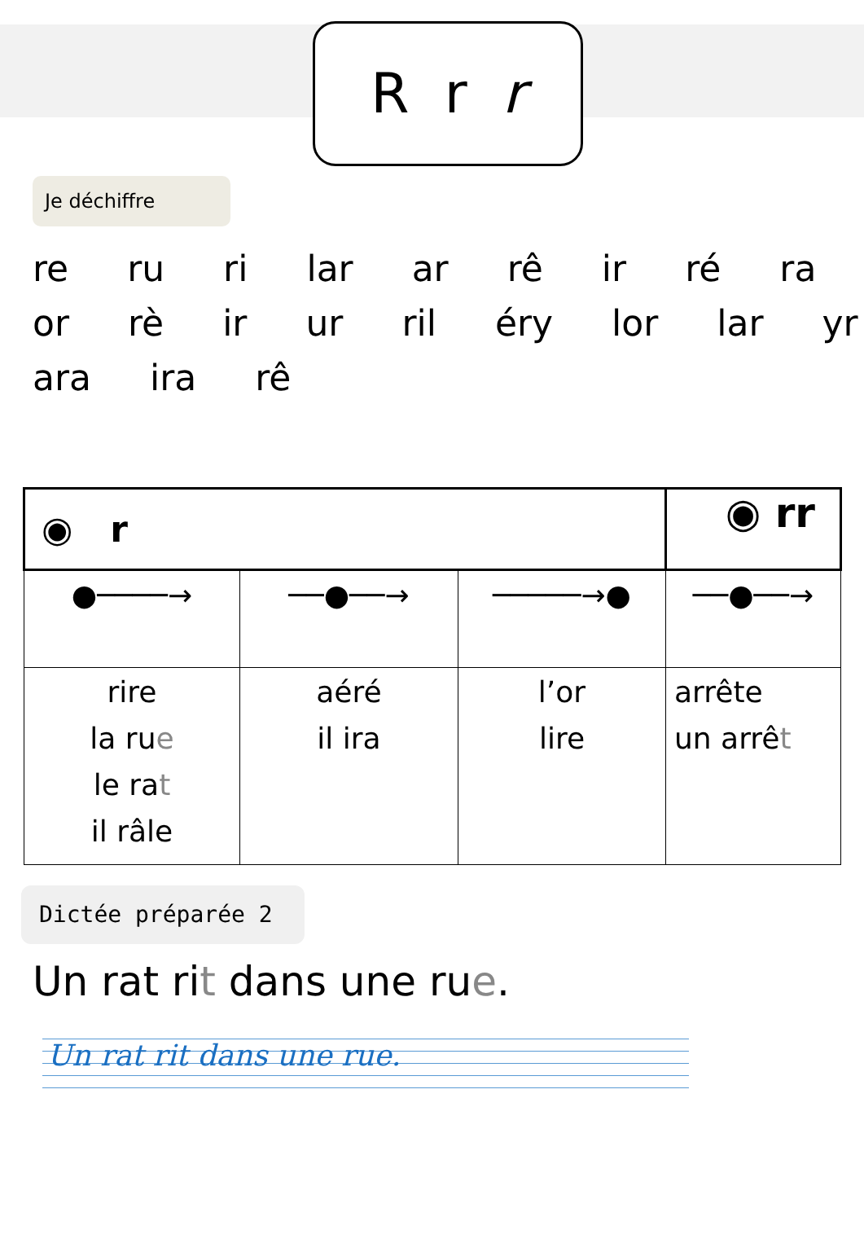R r r
Je déchiffre
re ru ri lar ar rê ir ré ra
or rè ir ur ril éry lor lar yr
ara ira rê
| ◉ r | | | ◉ rr |
| ●────→ | ──●──→ | ─────→● | ──●──→ |
| rire la ru e le ra t il râle | aéré il ira | l’or lire | arrête un arrê t |
Dictée préparée 2
Un rat rit dans une rue.
Un rat rit dans une rue.